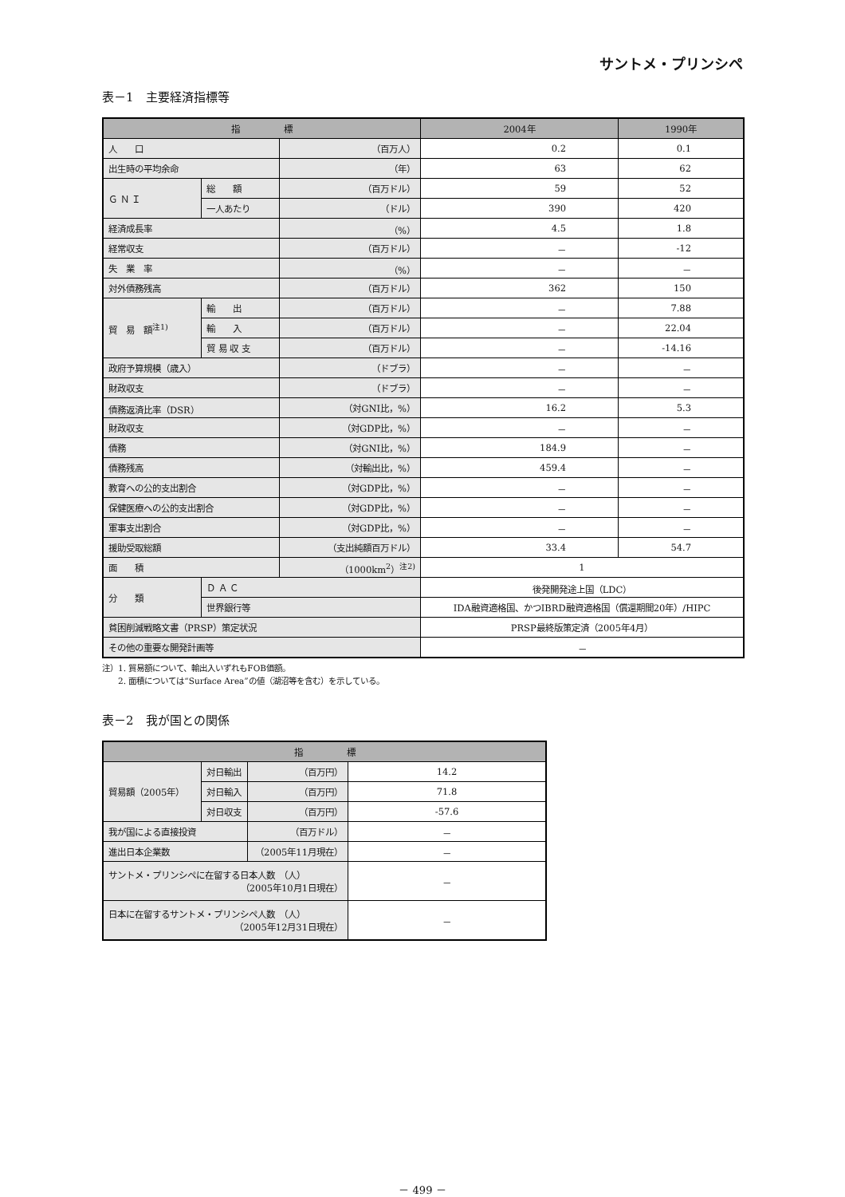サントメ・プリンシペ
表－1　主要経済指標等
| 指 標 | | | 2004年 | 1990年 |
| --- | --- | --- | --- | --- |
| 人 口 | | （百万人） | 0.2 | 0.1 |
| 出生時の平均余命 | | （年） | 63 | 62 |
| Ｇ Ｎ Ｉ | 総 額 | （百万ドル） | 59 | 52 |
| | 一人あたり | （ドル） | 390 | 420 |
| 経済成長率 | | （%） | 4.5 | 1.8 |
| 経常収支 | | （百万ドル） | － | -12 |
| 失 業 率 | | （%） | － | － |
| 対外債務残高 | | （百万ドル） | 362 | 150 |
| 貿 易 額<sup>注1)</sup> | 輸 出 | （百万ドル） | － | 7.88 |
| | 輸 入 | （百万ドル） | － | 22.04 |
| | 貿 易 収 支 | （百万ドル） | － | -14.16 |
| 政府予算規模（歳入） | | （ドブラ） | － | － |
| 財政収支 | | （ドブラ） | － | － |
| 債務返済比率（DSR） | | （対GNI比，%） | 16.2 | 5.3 |
| 財政収支 | | （対GDP比，%） | － | － |
| 債務 | | （対GNI比，%） | 184.9 | － |
| 債務残高 | | （対輸出比，%） | 459.4 | － |
| 教育への公的支出割合 | | （対GDP比，%） | － | － |
| 保健医療への公的支出割合 | | （対GDP比，%） | － | － |
| 軍事支出割合 | | （対GDP比，%） | － | － |
| 援助受取総額 | | （支出純額百万ドル） | 33.4 | 54.7 |
| 面 積 | | （1000km<sup>2</sup>）<sup>注2)</sup> | 1 | |
| 分 類 | Ｄ Ａ Ｃ | | 後発開発途上国（LDC） | |
| | 世界銀行等 | | IDA融資適格国、かつIBRD融資適格国（償還期間20年）/HIPC | |
| 貧困削減戦略文書（PRSP）策定状況 | | | PRSP最終版策定済（2005年4月） | |
| その他の重要な開発計画等 | | | － | |
注）1. 貿易額について、輸出入いずれもFOB価額。
　　2. 面積については“Surface Area”の値（湖沼等を含む）を示している。
表－2　我が国との関係
| 指 標 | | | |
| --- | --- | --- | --- |
| 貿易額（2005年） | 対日輸出 | （百万円） | 14.2 |
| | 対日輸入 | （百万円） | 71.8 |
| | 対日収支 | （百万円） | -57.6 |
| 我が国による直接投資 | | （百万ドル） | － |
| 進出日本企業数 | | （2005年11月現在） | － |
| サントメ・プリンシペに在留する日本人数 （人） （2005年10月1日現在） | | | － |
| 日本に在留するサントメ・プリンシペ人数 （人） （2005年12月31日現在） | | | － |
－ 499 －